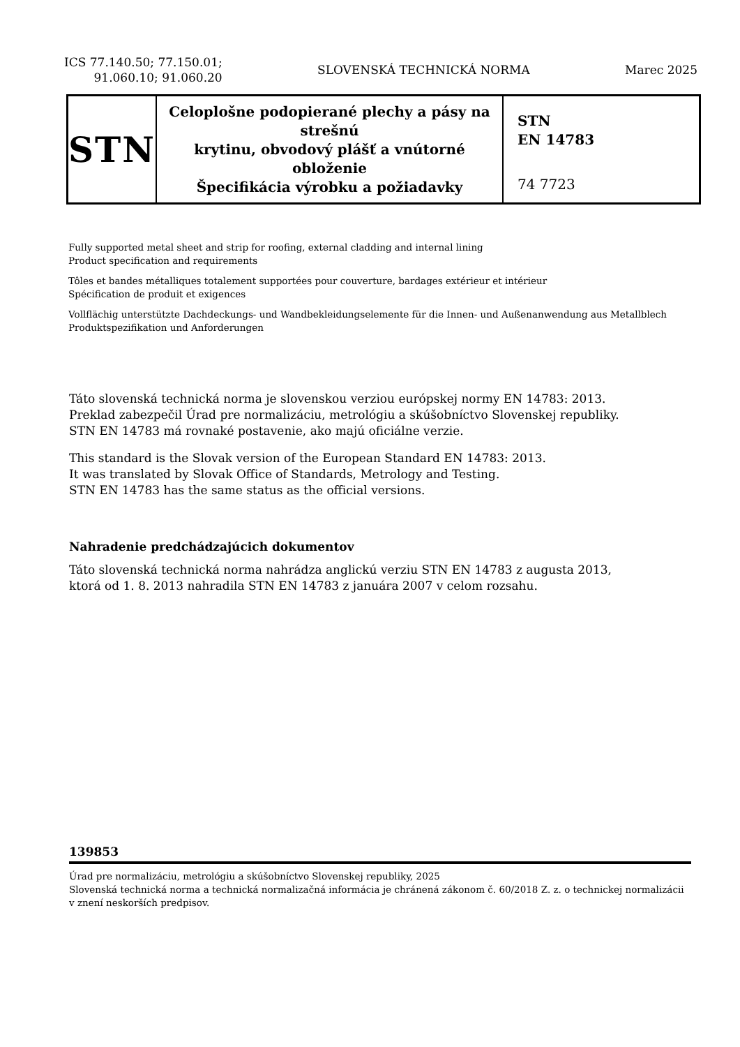ICS 77.140.50; 77.150.01;
91.060.10; 91.060.20
SLOVENSKÁ TECHNICKÁ NORMA Marec 2025
STN
Celoplošne podopierané plechy a pásy na strešnú
krytinu, obvodový plášť a vnútorné obloženie
Špecifikácia výrobku a požiadavky
STN
EN 14783
74 7723
Fully supported metal sheet and strip for roofing, external cladding and internal lining
Product specification and requirements
Tôles et bandes métalliques totalement supportées pour couverture, bardages extérieur et intérieur
Spécification de produit et exigences
Vollflächig unterstützte Dachdeckungs- und Wandbekleidungselemente für die Innen- und Außenanwendung aus Metallblech
Produktspezifikation und Anforderungen
Táto slovenská technická norma je slovenskou verziou európskej normy EN 14783: 2013.
Preklad zabezpečil Úrad pre normalizáciu, metrológiu a skúšobníctvo Slovenskej republiky.
STN EN 14783 má rovnaké postavenie, ako majú oficiálne verzie.
This standard is the Slovak version of the European Standard EN 14783: 2013.
It was translated by Slovak Office of Standards, Metrology and Testing.
STN EN 14783 has the same status as the official versions.
Nahradenie predchádzajúcich dokumentov
Táto slovenská technická norma nahrádza anglickú verziu STN EN 14783 z augusta 2013,
ktorá od 1. 8. 2013 nahradila STN EN 14783 z januára 2007 v celom rozsahu.
139853
Úrad pre normalizáciu, metrológiu a skúšobníctvo Slovenskej republiky, 2025
Slovenská technická norma a technická normalizačná informácia je chránená zákonom č. 60/2018 Z. z. o technickej normalizácii v znení neskorších predpisov.